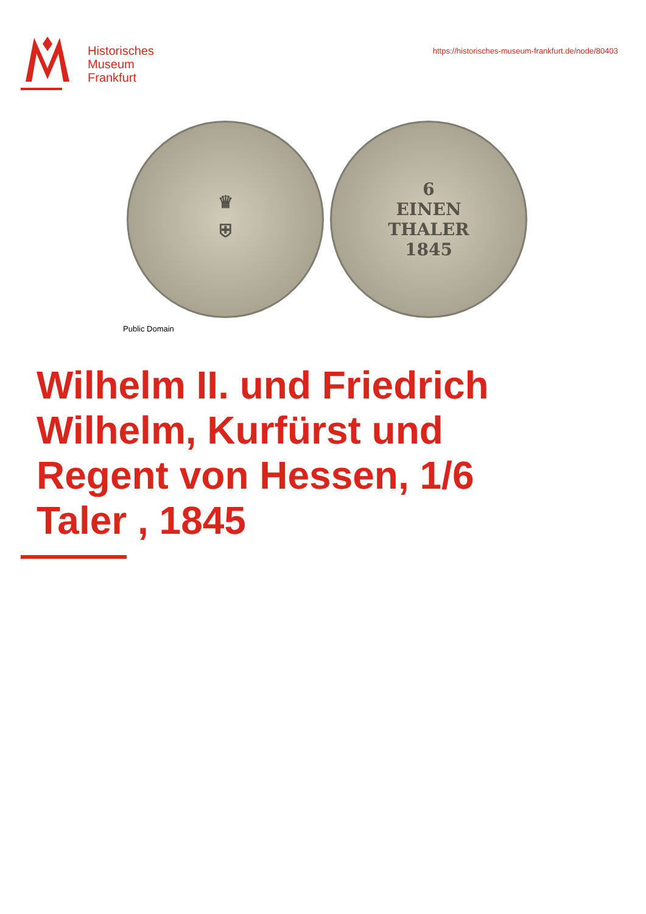Historisches
Museum
Frankfurt
https://historisches-museum-frankfurt.de/node/80403
♛
⛨
6
EINEN
THALER
1845
Public Domain
Wilhelm II. und Friedrich Wilhelm, Kurfürst und Regent von Hessen, 1/6 Taler , 1845